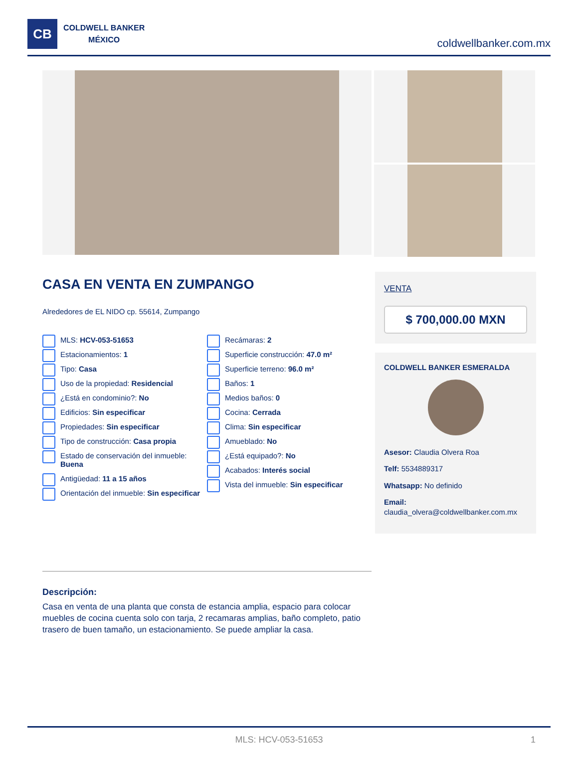CB
COLDWELL BANKER
MÉXICO
coldwellbanker.com.mx
CASA EN VENTA EN ZUMPANGO
Alrededores de EL NIDO cp. 55614, Zumpango
MLS: HCV-053-51653
Estacionamientos: 1
Tipo: Casa
Uso de la propiedad: Residencial
¿Está en condominio?: No
Edificios: Sin especificar
Propiedades: Sin especificar
Tipo de construcción: Casa propia
Estado de conservación del inmueble: Buena
Antigüedad: 11 a 15 años
Orientación del inmueble: Sin especificar
Recámaras: 2
Superficie construcción: 47.0 m²
Superficie terreno: 96.0 m²
Baños: 1
Medios baños: 0
Cocina: Cerrada
Clima: Sin especificar
Amueblado: No
¿Está equipado?: No
Acabados: Interés social
Vista del inmueble: Sin especificar
VENTA
$ 700,000.00 MXN
COLDWELL BANKER ESMERALDA
Asesor: Claudia Olvera Roa
Telf: 5534889317
Whatsapp: No definido
Email:
claudia_olvera@coldwellbanker.com.mx
Descripción:
Casa en venta de una planta que consta de estancia amplia, espacio para colocar muebles de cocina cuenta solo con tarja, 2 recamaras amplias, baño completo, patio trasero de buen tamaño, un estacionamiento. Se puede ampliar la casa.
MLS: HCV-053-51653 1